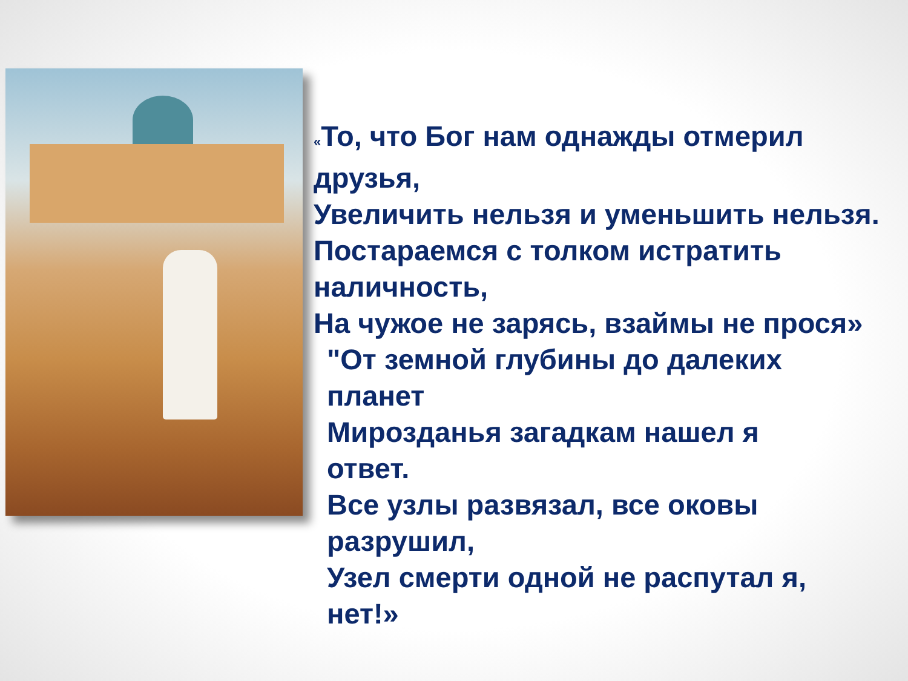«То, что Бог нам однажды отмерил
друзья,
Увеличить нельзя и уменьшить нельзя.
Постараемся с толком истратить
наличность,
На чужое не зарясь, взаймы не прося»
"От земной глубины до далеких
планет
Мирозданья загадкам нашел я
ответ.
Все узлы развязал, все оковы
разрушил,
Узел смерти одной не распутал я,
нет!»